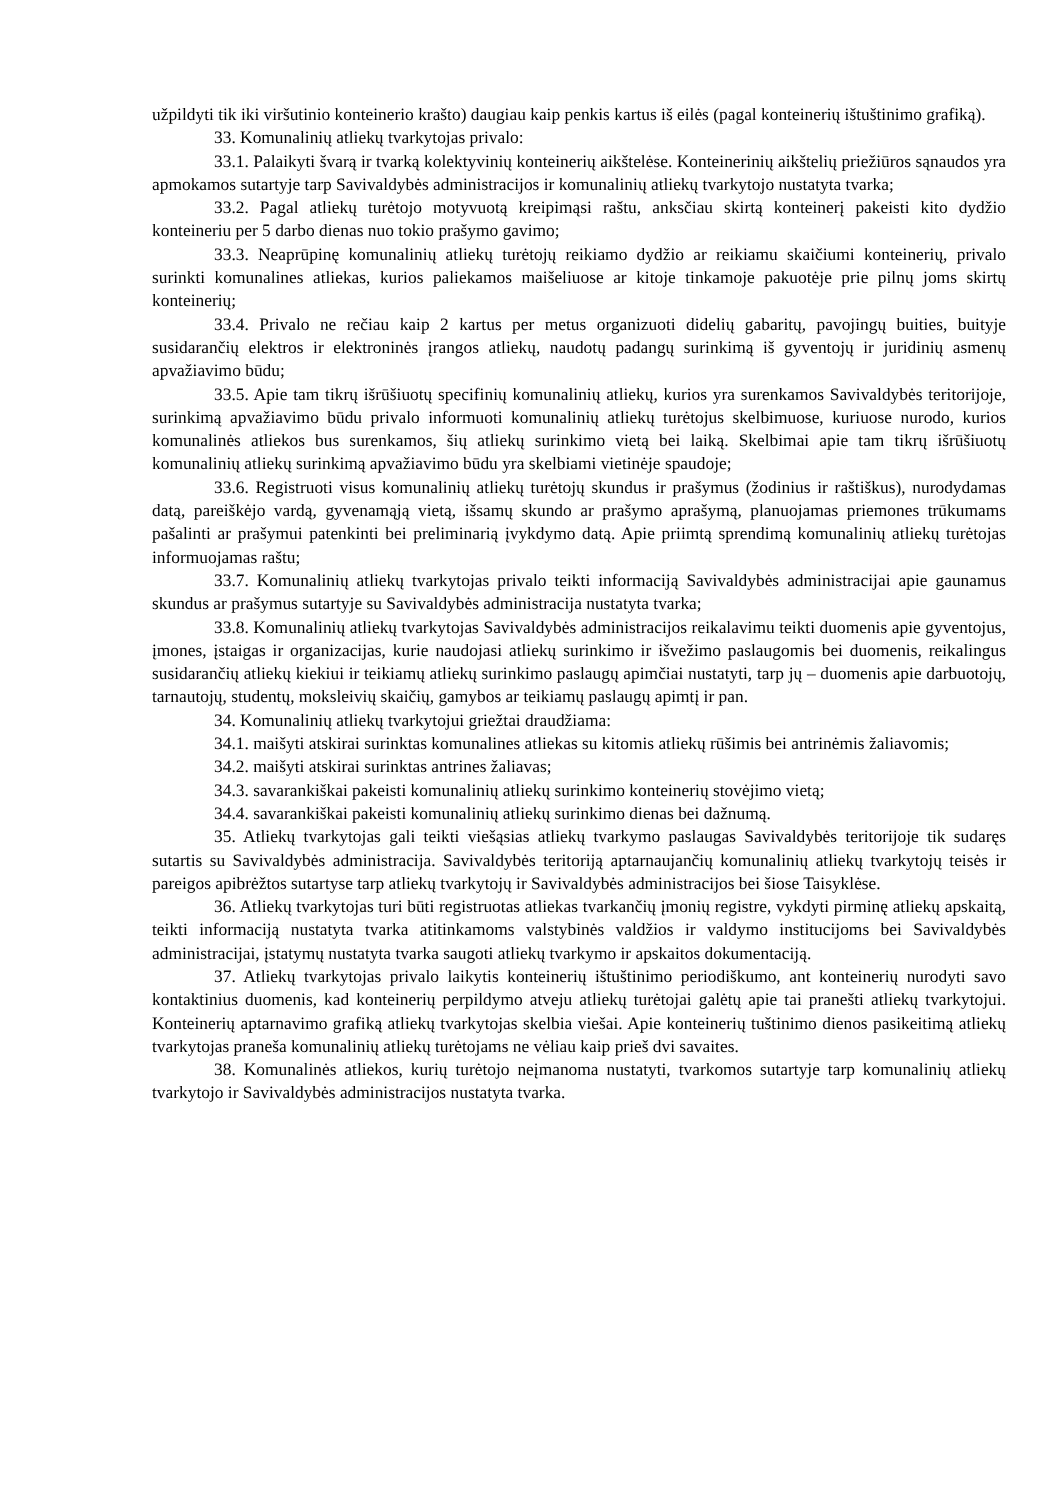užpildyti tik iki viršutinio konteinerio krašto) daugiau kaip penkis kartus iš eilės (pagal konteinerių ištuštinimo grafiką).
33. Komunalinių atliekų tvarkytojas privalo:
33.1. Palaikyti švarą ir tvarką kolektyvinių konteinerių aikštelėse. Konteinerinių aikštelių priežiūros sąnaudos yra apmokamos sutartyje tarp Savivaldybės administracijos ir komunalinių atliekų tvarkytojo nustatyta tvarka;
33.2. Pagal atliekų turėtojo motyvuotą kreipimąsi raštu, anksčiau skirtą konteinerį pakeisti kito dydžio konteineriu per 5 darbo dienas nuo tokio prašymo gavimo;
33.3. Neaprūpinę komunalinių atliekų turėtojų reikiamo dydžio ar reikiamu skaičiumi konteinerių, privalo surinkti komunalines atliekas, kurios paliekamos maišeliuose ar kitoje tinkamoje pakuotėje prie pilnų joms skirtų konteinerių;
33.4. Privalo ne rečiau kaip 2 kartus per metus organizuoti didelių gabaritų, pavojingų buities, buityje susidarančių elektros ir elektroninės įrangos atliekų, naudotų padangų surinkimą iš gyventojų ir juridinių asmenų apvažiavimo būdu;
33.5. Apie tam tikrų išrūšiuotų specifinių komunalinių atliekų, kurios yra surenkamos Savivaldybės teritorijoje, surinkimą apvažiavimo būdu privalo informuoti komunalinių atliekų turėtojus skelbimuose, kuriuose nurodo, kurios komunalinės atliekos bus surenkamos, šių atliekų surinkimo vietą bei laiką. Skelbimai apie tam tikrų išrūšiuotų komunalinių atliekų surinkimą apvažiavimo būdu yra skelbiami vietinėje spaudoje;
33.6. Registruoti visus komunalinių atliekų turėtojų skundus ir prašymus (žodinius ir raštiškus), nurodydamas datą, pareiškėjo vardą, gyvenamąją vietą, išsamų skundo ar prašymo aprašymą, planuojamas priemones trūkumams pašalinti ar prašymui patenkinti bei preliminarią įvykdymo datą. Apie priimtą sprendimą komunalinių atliekų turėtojas informuojamas raštu;
33.7. Komunalinių atliekų tvarkytojas privalo teikti informaciją Savivaldybės administracijai apie gaunamus skundus ar prašymus sutartyje su Savivaldybės administracija nustatyta tvarka;
33.8. Komunalinių atliekų tvarkytojas Savivaldybės administracijos reikalavimu teikti duomenis apie gyventojus, įmones, įstaigas ir organizacijas, kurie naudojasi atliekų surinkimo ir išvežimo paslaugomis bei duomenis, reikalingus susidarančių atliekų kiekiui ir teikiamų atliekų surinkimo paslaugų apimčiai nustatyti, tarp jų – duomenis apie darbuotojų, tarnautojų, studentų, moksleivių skaičių, gamybos ar teikiamų paslaugų apimtį ir pan.
34. Komunalinių atliekų tvarkytojui griežtai draudžiama:
34.1. maišyti atskirai surinktas komunalines atliekas su kitomis atliekų rūšimis bei antrinėmis žaliavomis;
34.2. maišyti atskirai surinktas antrines žaliavas;
34.3. savarankiškai pakeisti komunalinių atliekų surinkimo konteinerių stovėjimo vietą;
34.4. savarankiškai pakeisti komunalinių atliekų surinkimo dienas bei dažnumą.
35. Atliekų tvarkytojas gali teikti viešąsias atliekų tvarkymo paslaugas Savivaldybės teritorijoje tik sudaręs sutartis su Savivaldybės administracija. Savivaldybės teritoriją aptarnaujančių komunalinių atliekų tvarkytojų teisės ir pareigos apibrėžtos sutartyse tarp atliekų tvarkytojų ir Savivaldybės administracijos bei šiose Taisyklėse.
36. Atliekų tvarkytojas turi būti registruotas atliekas tvarkančių įmonių registre, vykdyti pirminę atliekų apskaitą, teikti informaciją nustatyta tvarka atitinkamoms valstybinės valdžios ir valdymo institucijoms bei Savivaldybės administracijai, įstatymų nustatyta tvarka saugoti atliekų tvarkymo ir apskaitos dokumentaciją.
37. Atliekų tvarkytojas privalo laikytis konteinerių ištuštinimo periodiškumo, ant konteinerių nurodyti savo kontaktinius duomenis, kad konteinerių perpildymo atveju atliekų turėtojai galėtų apie tai pranešti atliekų tvarkytojui. Konteinerių aptarnavimo grafiką atliekų tvarkytojas skelbia viešai. Apie konteinerių tuštinimo dienos pasikeitimą atliekų tvarkytojas praneša komunalinių atliekų turėtojams ne vėliau kaip prieš dvi savaites.
38. Komunalinės atliekos, kurių turėtojo neįmanoma nustatyti, tvarkomos sutartyje tarp komunalinių atliekų tvarkytojo ir Savivaldybės administracijos nustatyta tvarka.